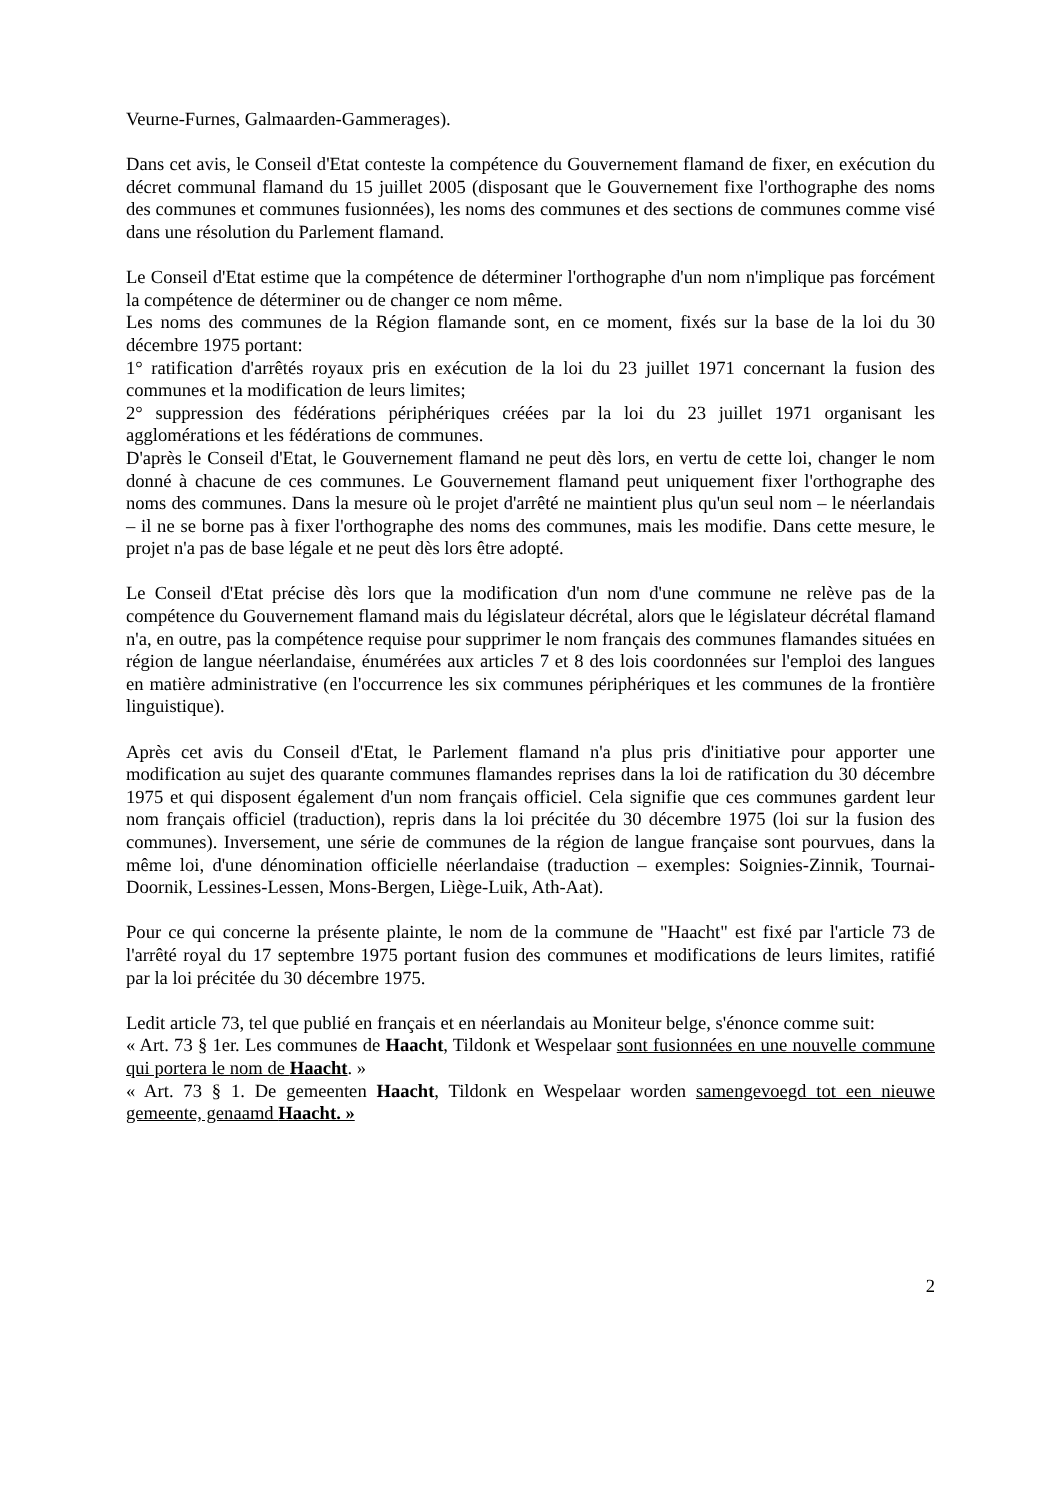Veurne-Furnes, Galmaarden-Gammerages).
Dans cet avis, le Conseil d'Etat conteste la compétence du Gouvernement flamand de fixer, en exécution du décret communal flamand du 15 juillet 2005 (disposant que le Gouvernement fixe l'orthographe des noms des communes et communes fusionnées), les noms des communes et des sections de communes comme visé dans une résolution du Parlement flamand.
Le Conseil d'Etat estime que la compétence de déterminer l'orthographe d'un nom n'implique pas forcément la compétence de déterminer ou de changer ce nom même.
Les noms des communes de la Région flamande sont, en ce moment, fixés sur la base de la loi du 30 décembre 1975 portant:
1° ratification d'arrêtés royaux pris en exécution de la loi du 23 juillet 1971 concernant la fusion des communes et la modification de leurs limites;
2° suppression des fédérations périphériques créées par la loi du 23 juillet 1971 organisant les agglomérations et les fédérations de communes.
D'après le Conseil d'Etat, le Gouvernement flamand ne peut dès lors, en vertu de cette loi, changer le nom donné à chacune de ces communes. Le Gouvernement flamand peut uniquement fixer l'orthographe des noms des communes. Dans la mesure où le projet d'arrêté ne maintient plus qu'un seul nom – le néerlandais – il ne se borne pas à fixer l'orthographe des noms des communes, mais les modifie. Dans cette mesure, le projet n'a pas de base légale et ne peut dès lors être adopté.
Le Conseil d'Etat précise dès lors que la modification d'un nom d'une commune ne relève pas de la compétence du Gouvernement flamand mais du législateur décrétal, alors que le législateur décrétal flamand n'a, en outre, pas la compétence requise pour supprimer le nom français des communes flamandes situées en région de langue néerlandaise, énumérées aux articles 7 et 8 des lois coordonnées sur l'emploi des langues en matière administrative (en l'occurrence les six communes périphériques et les communes de la frontière linguistique).
Après cet avis du Conseil d'Etat, le Parlement flamand n'a plus pris d'initiative pour apporter une modification au sujet des quarante communes flamandes reprises dans la loi de ratification du 30 décembre 1975 et qui disposent également d'un nom français officiel. Cela signifie que ces communes gardent leur nom français officiel (traduction), repris dans la loi précitée du 30 décembre 1975 (loi sur la fusion des communes). Inversement, une série de communes de la région de langue française sont pourvues, dans la même loi, d'une dénomination officielle néerlandaise (traduction – exemples: Soignies-Zinnik, Tournai-Doornik, Lessines-Lessen, Mons-Bergen, Liège-Luik, Ath-Aat).
Pour ce qui concerne la présente plainte, le nom de la commune de "Haacht" est fixé par l'article 73 de l'arrêté royal du 17 septembre 1975 portant fusion des communes et modifications de leurs limites, ratifié par la loi précitée du 30 décembre 1975.
Ledit article 73, tel que publié en français et en néerlandais au Moniteur belge, s'énonce comme suit:
« Art. 73 § 1er. Les communes de Haacht, Tildonk et Wespelaar sont fusionnées en une nouvelle commune qui portera le nom de Haacht. »
« Art. 73 § 1. De gemeenten Haacht, Tildonk en Wespelaar worden samengevoegd tot een nieuwe gemeente, genaamd Haacht. »
2